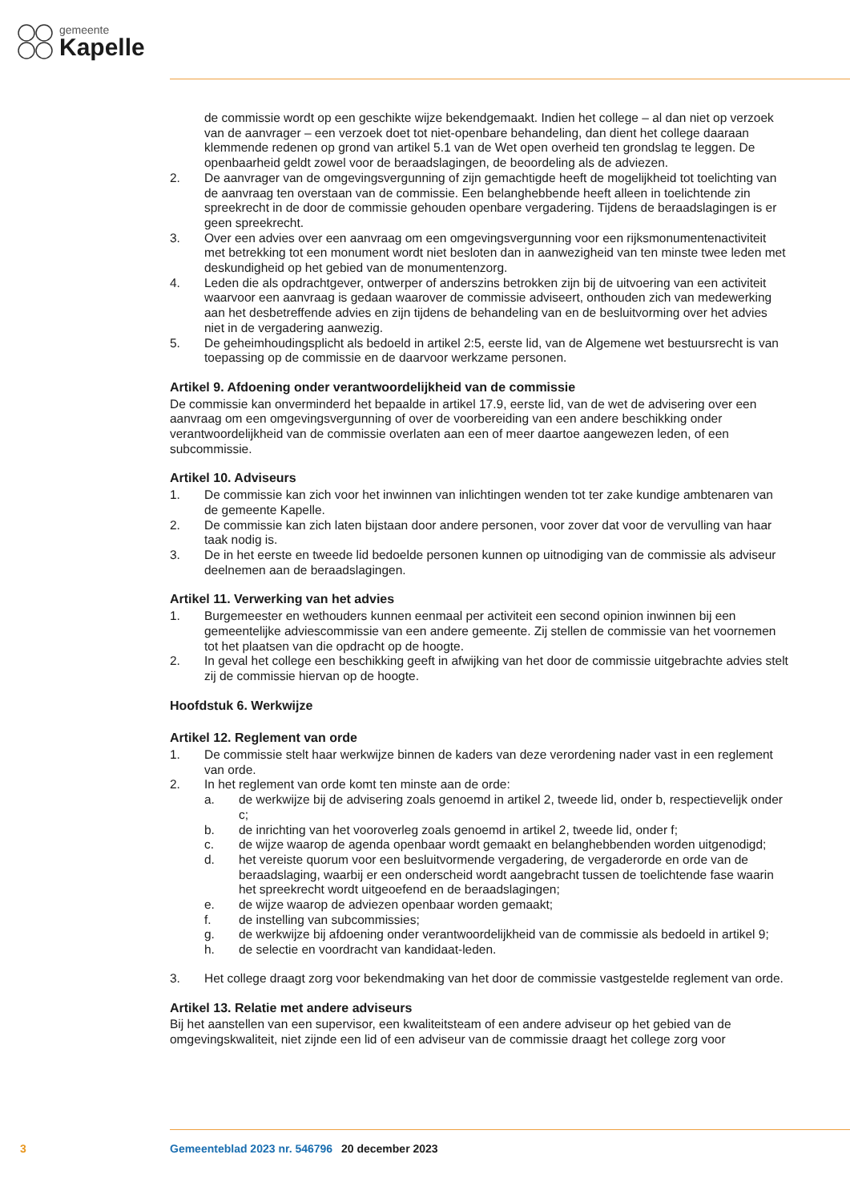gemeente
Kapelle
de commissie wordt op een geschikte wijze bekendgemaakt. Indien het college – al dan niet op verzoek van de aanvrager – een verzoek doet tot niet-openbare behandeling, dan dient het college daaraan klemmende redenen op grond van artikel 5.1 van de Wet open overheid ten grondslag te leggen. De openbaarheid geldt zowel voor de beraadslagingen, de beoordeling als de adviezen.
2. De aanvrager van de omgevingsvergunning of zijn gemachtigde heeft de mogelijkheid tot toelichting van de aanvraag ten overstaan van de commissie. Een belanghebbende heeft alleen in toelichtende zin spreekrecht in de door de commissie gehouden openbare vergadering. Tijdens de beraadslagingen is er geen spreekrecht.
3. Over een advies over een aanvraag om een omgevingsvergunning voor een rijksmonumentenactiviteit met betrekking tot een monument wordt niet besloten dan in aanwezigheid van ten minste twee leden met deskundigheid op het gebied van de monumentenzorg.
4. Leden die als opdrachtgever, ontwerper of anderszins betrokken zijn bij de uitvoering van een activiteit waarvoor een aanvraag is gedaan waarover de commissie adviseert, onthouden zich van medewerking aan het desbetreffende advies en zijn tijdens de behandeling van en de besluitvorming over het advies niet in de vergadering aanwezig.
5. De geheimhoudingsplicht als bedoeld in artikel 2:5, eerste lid, van de Algemene wet bestuursrecht is van toepassing op de commissie en de daarvoor werkzame personen.
Artikel 9. Afdoening onder verantwoordelijkheid van de commissie
De commissie kan onverminderd het bepaalde in artikel 17.9, eerste lid, van de wet de advisering over een aanvraag om een omgevingsvergunning of over de voorbereiding van een andere beschikking onder verantwoordelijkheid van de commissie overlaten aan een of meer daartoe aangewezen leden, of een subcommissie.
Artikel 10. Adviseurs
1. De commissie kan zich voor het inwinnen van inlichtingen wenden tot ter zake kundige ambtenaren van de gemeente Kapelle.
2. De commissie kan zich laten bijstaan door andere personen, voor zover dat voor de vervulling van haar taak nodig is.
3. De in het eerste en tweede lid bedoelde personen kunnen op uitnodiging van de commissie als adviseur deelnemen aan de beraadslagingen.
Artikel 11. Verwerking van het advies
1. Burgemeester en wethouders kunnen eenmaal per activiteit een second opinion inwinnen bij een gemeentelijke adviescommissie van een andere gemeente. Zij stellen de commissie van het voornemen tot het plaatsen van die opdracht op de hoogte.
2. In geval het college een beschikking geeft in afwijking van het door de commissie uitgebrachte advies stelt zij de commissie hiervan op de hoogte.
Hoofdstuk 6. Werkwijze
Artikel 12. Reglement van orde
1. De commissie stelt haar werkwijze binnen de kaders van deze verordening nader vast in een reglement van orde.
2. In het reglement van orde komt ten minste aan de orde:
a. de werkwijze bij de advisering zoals genoemd in artikel 2, tweede lid, onder b, respectievelijk onder c;
b. de inrichting van het vooroverleg zoals genoemd in artikel 2, tweede lid, onder f;
c. de wijze waarop de agenda openbaar wordt gemaakt en belanghebbenden worden uitgenodigd;
d. het vereiste quorum voor een besluitvormende vergadering, de vergaderorde en orde van de beraadslaging, waarbij er een onderscheid wordt aangebracht tussen de toelichtende fase waarin het spreekrecht wordt uitgeoefend en de beraadslagingen;
e. de wijze waarop de adviezen openbaar worden gemaakt;
f. de instelling van subcommissies;
g. de werkwijze bij afdoening onder verantwoordelijkheid van de commissie als bedoeld in artikel 9;
h. de selectie en voordracht van kandidaat-leden.
3. Het college draagt zorg voor bekendmaking van het door de commissie vastgestelde reglement van orde.
Artikel 13. Relatie met andere adviseurs
Bij het aanstellen van een supervisor, een kwaliteitsteam of een andere adviseur op het gebied van de omgevingskwaliteit, niet zijnde een lid of een adviseur van de commissie draagt het college zorg voor
3 Gemeenteblad 2023 nr. 546796 20 december 2023